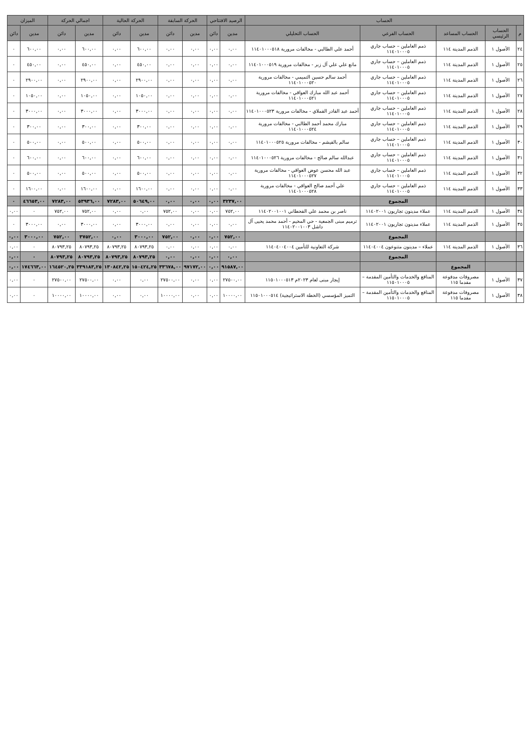| الحساب | | | | | الرصيد الافتتاحي | | الحركة السابقة | | الحركة الحالية | | اجمالي الحركة | | الميزان | |
| --- | --- | --- | --- | --- | --- | --- | --- | --- | --- | --- | --- | --- | --- | --- |
| م | الحساب الرئيسي | الحساب المساعد | الحساب الفرعي | الحساب التحليلي | مدين | دائن | مدين | دائن | مدين | دائن | مدين | دائن | مدين | دائن |
| ٢٤ | الأصول ١ | الذمم المدينة ١١٤ | ذمم العاملين – حساب جاري ١١٤٠١٠٠٠٥ | أحمد علي الطالبي - مخالفات مرورية ١١٤٠١٠٠٠٥١٨ | ٠,٠٠ | ٠,٠٠ | ٠,٠٠ | ٠,٠٠ | ٦٠٠,٠٠ | ٠,٠٠ | ٦٠٠,٠٠ | ٠,٠٠ | ٦٠٠,٠٠ | ٠ |
| ٢٥ | الأصول ١ | الذمم المدينة ١١٤ | ذمم العاملين – حساب جاري ١١٤٠١٠٠٠٥ | مانع علي علي آل زبر - مخالفات مرورية ١١٤٠١٠٠٠٥١٩ | ٠,٠٠ | ٠,٠٠ | ٠,٠٠ | ٠,٠٠ | ٤٥٠,٠٠ | ٠,٠٠ | ٤٥٠,٠٠ | ٠,٠٠ | ٤٥٠,٠٠ | ٠ |
| ٢٦ | الأصول ١ | الذمم المدينة ١١٤ | ذمم العاملين – حساب جاري ١١٤٠١٠٠٠٥ | أحمد سالم حسين التميمي - مخالفات مرورية ١١٤٠١٠٠٠٥٢٠ | ٠,٠٠ | ٠,٠٠ | ٠,٠٠ | ٠,٠٠ | ٢٩٠٠,٠٠ | ٠,٠٠ | ٢٩٠٠,٠٠ | ٠,٠٠ | ٢٩٠٠,٠٠ | ٠ |
| ٢٧ | الأصول ١ | الذمم المدينة ١١٤ | ذمم العاملين – حساب جاري ١١٤٠١٠٠٠٥ | أحمد عبد الله مبارك العواقي - مخالفات مرورية ١١٤٠١٠٠٠٥٢١ | ٠,٠٠ | ٠,٠٠ | ٠,٠٠ | ٠,٠٠ | ١٠٥٠,٠٠ | ٠,٠٠ | ١٠٥٠,٠٠ | ٠,٠٠ | ١٠٥٠,٠٠ | ٠ |
| ٢٨ | الأصول ١ | الذمم المدينة ١١٤ | ذمم العاملين – حساب جاري ١١٤٠١٠٠٠٥ | أحمد عبد القادر القملاي - مخالفات مرورية ١١٤٠١٠٠٠٥٢٣ | ٠,٠٠ | ٠,٠٠ | ٠,٠٠ | ٠,٠٠ | ٣٠٠٠,٠٠ | ٠,٠٠ | ٣٠٠٠,٠٠ | ٠,٠٠ | ٣٠٠٠,٠٠ | ٠ |
| ٢٩ | الأصول ١ | الذمم المدينة ١١٤ | ذمم العاملين – حساب جاري ١١٤٠١٠٠٠٥ | مبارك محمد أحمد الطالبي - مخالفات مرورية ١١٤٠١٠٠٠٥٢٤ | ٠,٠٠ | ٠,٠٠ | ٠,٠٠ | ٠,٠٠ | ٣٠٠,٠٠ | ٠,٠٠ | ٣٠٠,٠٠ | ٠,٠٠ | ٣٠٠,٠٠ | ٠ |
| ٣٠ | الأصول ١ | الذمم المدينة ١١٤ | ذمم العاملين – حساب جاري ١١٤٠١٠٠٠٥ | سالم بالقيشم - مخالفات مرورية ١١٤٠١٠٠٠٥٢٥ | ٠,٠٠ | ٠,٠٠ | ٠,٠٠ | ٠,٠٠ | ٥٠٠,٠٠ | ٠,٠٠ | ٥٠٠,٠٠ | ٠,٠٠ | ٥٠٠,٠٠ | ٠ |
| ٣١ | الأصول ١ | الذمم المدينة ١١٤ | ذمم العاملين – حساب جاري ١١٤٠١٠٠٠٥ | عبدالله سالم صالح - مخالفات مرورية ١١٤٠١٠٠٠٥٢٦ | ٠,٠٠ | ٠,٠٠ | ٠,٠٠ | ٠,٠٠ | ٦٠٠,٠٠ | ٠,٠٠ | ٦٠٠,٠٠ | ٠,٠٠ | ٦٠٠,٠٠ | ٠ |
| ٣٢ | الأصول ١ | الذمم المدينة ١١٤ | ذمم العاملين – حساب جاري ١١٤٠١٠٠٠٥ | عبد الله محسن عوض العواقي - مخالفات مرورية ١١٤٠١٠٠٠٥٢٧ | ٠,٠٠ | ٠,٠٠ | ٠,٠٠ | ٠,٠٠ | ٥٠٠,٠٠ | ٠,٠٠ | ٥٠٠,٠٠ | ٠,٠٠ | ٥٠٠,٠٠ | ٠ |
| ٣٣ | الأصول ١ | الذمم المدينة ١١٤ | ذمم العاملين – حساب جاري ١١٤٠١٠٠٠٥ | علي أحمد صالح العواقي - مخالفات مرورية ١١٤٠١٠٠٠٥٢٨ | ٠,٠٠ | ٠,٠٠ | ٠,٠٠ | ٠,٠٠ | ١٦٠٠,٠٠ | ٠,٠٠ | ١٦٠٠,٠٠ | ٠,٠٠ | ١٦٠٠,٠٠ | ٠ |
| | | | المجموع | | ٣٢٣٧,٠٠ | ٠,٠٠ | ٠,٠٠ | ٠,٠٠ | ٥٠٦٤٩,٠٠ | ٧٢٨٣,٠٠ | ٥٣٩٣٦,٠٠ | ٧٢٨٣,٠٠ | ٤٦٦٥٣,٠٠ | ٠ |
| ٣٤ | الأصول ١ | الذمم المدينة ١١٤ | عملاء مدينون تجاريون ١١٤٠٢٠٠١ | ناصر بن محمد علي القحطاني ١١٤٠٢٠٠١٠٠١ | ٧٥٢,٠٠ | ٠,٠٠ | ٠,٠٠ | ٧٥٢,٠٠ | ٠,٠٠ | ٠,٠٠ | ٧٥٢,٠٠ | ٧٥٢,٠٠ | ٠ | ٠,٠٠ |
| ٣٥ | الأصول ١ | الذمم المدينة ١١٤ | عملاء مدينون تجاريون ١١٤٠٢٠٠١ | ترميم مبنى الجمعية - حي المخيم - أحمد محمد يحيى آل داشل ١١٤٠٢٠٠١٠٠٣ | ٠,٠٠ | ٠,٠٠ | ٠,٠٠ | ٠,٠٠ | ٣٠٠٠,٠٠ | ٠,٠٠ | ٣٠٠٠,٠٠ | ٠,٠٠ | ٣٠٠٠,٠٠ | ٠ |
| | | | المجموع | | ٧٥٢,٠٠ | ٠,٠٠ | ٠,٠٠ | ٧٥٢,٠٠ | ٣٠٠٠,٠٠ | ٠,٠٠ | ٣٧٥٢,٠٠ | ٧٥٢,٠٠ | ٣٠٠٠,٠٠ | ٠,٠٠ |
| ٣٦ | الأصول ١ | الذمم المدينة ١١٤ | عملاء – مدينون متنوعون ١١٤٠٤٠٠٤ | شركة التعاونية للتأمين ١١٤٠٤٠٠٤٠٠٤ | ٠,٠٠ | ٠,٠٠ | ٠,٠٠ | ٠,٠٠ | ٨٠٧٩٣,٢٥ | ٨٠٧٩٣,٢٥ | ٨٠٧٩٣,٢٥ | ٨٠٧٩٣,٢٥ | ٠ | ٠,٠٠ |
| | | | المجموع | | ٠,٠٠ | ٠,٠٠ | ٠,٠٠ | ٠,٠٠ | ٨٠٧٩٣,٢٥ | ٨٠٧٩٣,٢٥ | ٨٠٧٩٣,٢٥ | ٨٠٧٩٣,٢٥ | ٠ | ٠,٠٠ |
| | | المجموع | | | ٩١٥٨٧,٠٠ | ٠,٠٠ | ٩٧١٧٢,٠٠ | ٣٣٦٧٨,٠٠ | ١٥٠٤٢٤,٢٥ | ١٣٠٨٤٢,٢٥ | ٣٣٩١٨٣,٢٥ | ١٦٤٥٢٠,٢٥ | ١٧٤٦٦٣,٠٠ | ٠,٠٠ |
| ٣٧ | الأصول ١ | مصروفات مدفوعة مقدما ١١٥ | المنافع والخدمات والتأمين المقدمة – ١١٥٠١٠٠٠٥ | إيجار مبنى لعام ٢٠٢٣م ١١٥٠١٠٠٠٥١٣ | ٢٧٥٠٠,٠٠ | ٠,٠٠ | ٠,٠٠ | ٢٧٥٠٠,٠٠ | ٠,٠٠ | ٠,٠٠ | ٢٧٥٠٠,٠٠ | ٢٧٥٠٠,٠٠ | ٠ | ٠,٠٠ |
| ٣٨ | الأصول ١ | مصروفات مدفوعة مقدما ١١٥ | المنافع والخدمات والتأمين المقدمة – ١١٥٠١٠٠٠٥ | التميز المؤسسي (الخطة الاستراتيجية) ١١٥٠١٠٠٠٥١٤ | ١٠٠٠٠,٠٠ | ٠,٠٠ | ٠,٠٠ | ١٠٠٠٠,٠٠ | ٠,٠٠ | ٠,٠٠ | ١٠٠٠٠,٠٠ | ١٠٠٠٠,٠٠ | ٠ | ٠,٠٠ |